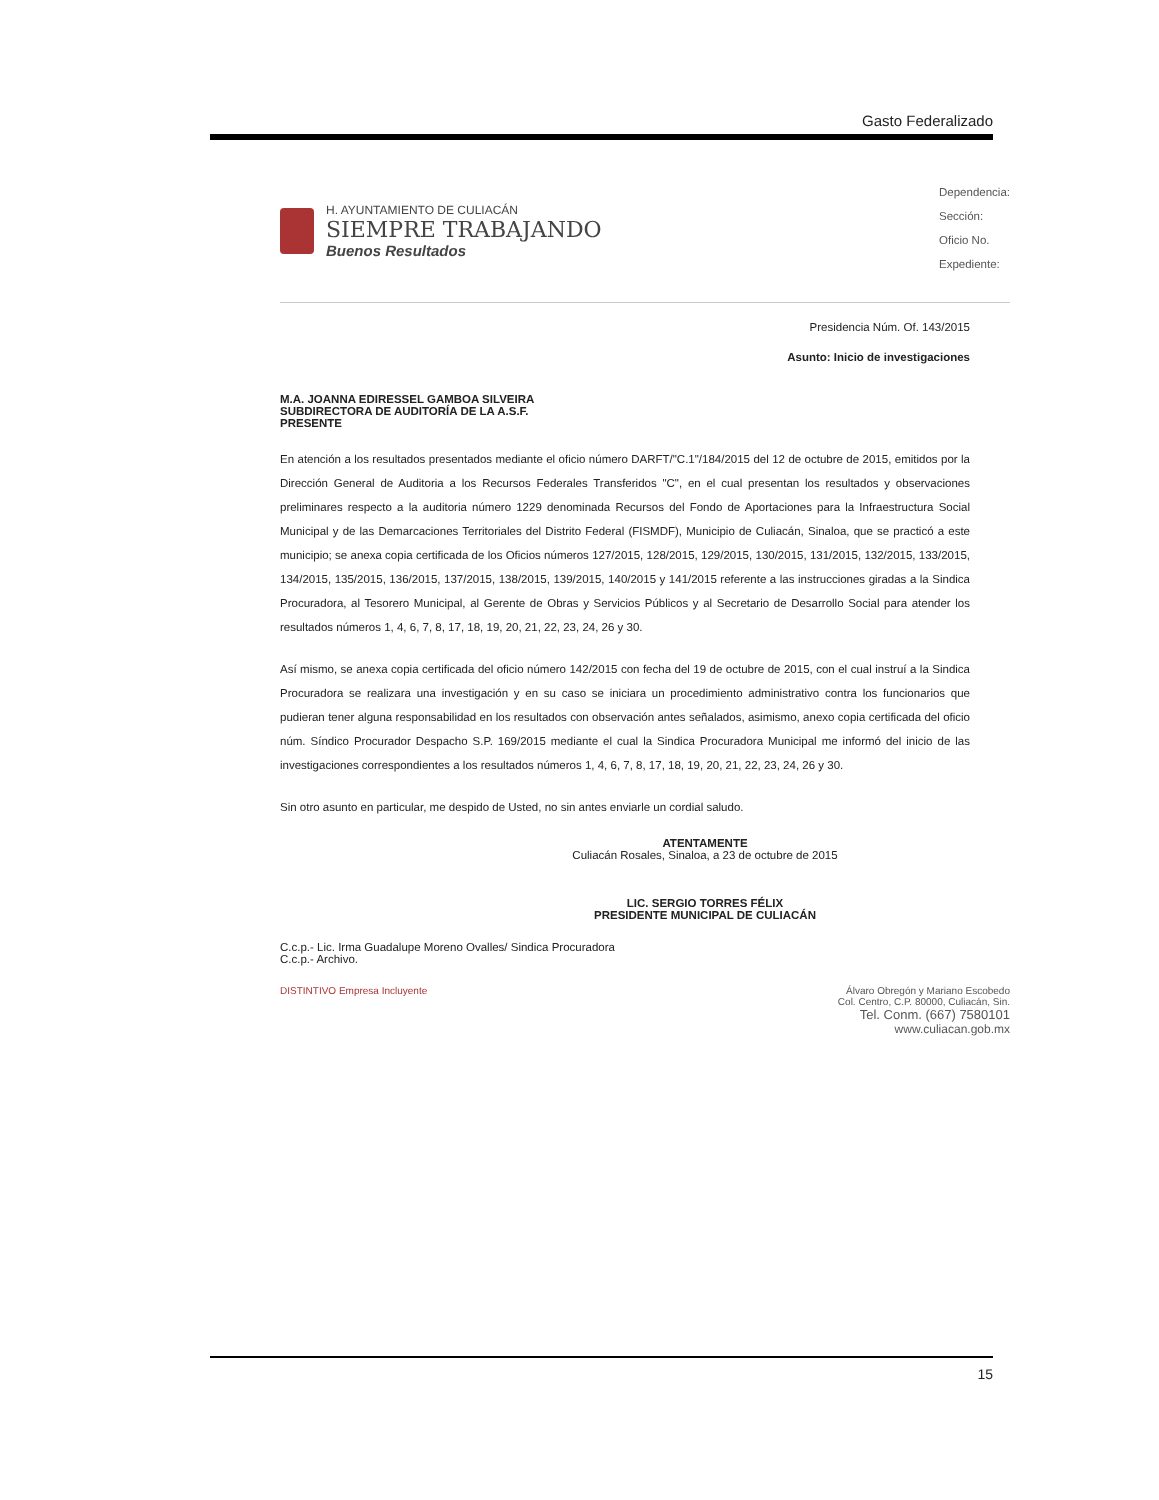Gasto Federalizado
H. AYUNTAMIENTO DE CULIACÁN
SIEMPRE TRABAJANDO
Buenos Resultados
Dependencia:
Sección:
Oficio No.
Expediente:
Presidencia Núm. Of. 143/2015
Asunto: Inicio de investigaciones
M.A. JOANNA EDIRESSEL GAMBOA SILVEIRA
SUBDIRECTORA DE AUDITORÍA DE LA A.S.F.
PRESENTE
En atención a los resultados presentados mediante el oficio número DARFT/"C.1"/184/2015 del 12 de octubre de 2015, emitidos por la Dirección General de Auditoria a los Recursos Federales Transferidos "C", en el cual presentan los resultados y observaciones preliminares respecto a la auditoria número 1229 denominada Recursos del Fondo de Aportaciones para la Infraestructura Social Municipal y de las Demarcaciones Territoriales del Distrito Federal (FISMDF), Municipio de Culiacán, Sinaloa, que se practicó a este municipio; se anexa copia certificada de los Oficios números 127/2015, 128/2015, 129/2015, 130/2015, 131/2015, 132/2015, 133/2015, 134/2015, 135/2015, 136/2015, 137/2015, 138/2015, 139/2015, 140/2015 y 141/2015 referente a las instrucciones giradas a la Sindica Procuradora, al Tesorero Municipal, al Gerente de Obras y Servicios Públicos y al Secretario de Desarrollo Social para atender los resultados números 1, 4, 6, 7, 8, 17, 18, 19, 20, 21, 22, 23, 24, 26 y 30.
Así mismo, se anexa copia certificada del oficio número 142/2015 con fecha del 19 de octubre de 2015, con el cual instruí a la Sindica Procuradora se realizara una investigación y en su caso se iniciara un procedimiento administrativo contra los funcionarios que pudieran tener alguna responsabilidad en los resultados con observación antes señalados, asimismo, anexo copia certificada del oficio núm. Síndico Procurador Despacho S.P. 169/2015 mediante el cual la Sindica Procuradora Municipal me informó del inicio de las investigaciones correspondientes a los resultados números 1, 4, 6, 7, 8, 17, 18, 19, 20, 21, 22, 23, 24, 26 y 30.
Sin otro asunto en particular, me despido de Usted, no sin antes enviarle un cordial saludo.
ATENTAMENTE
Culiacán Rosales, Sinaloa, a 23 de octubre de 2015
LIC. SERGIO TORRES FÉLIX
PRESIDENTE MUNICIPAL DE CULIACÁN
C.c.p.- Lic. Irma Guadalupe Moreno Ovalles/ Sindica Procuradora
C.c.p.- Archivo.
DISTINTIVO Empresa Incluyente Álvaro Obregón y Mariano Escobedo
Col. Centro, C.P. 80000, Culiacán, Sin.
Tel. Conm. (667) 7580101
www.culiacan.gob.mx
15